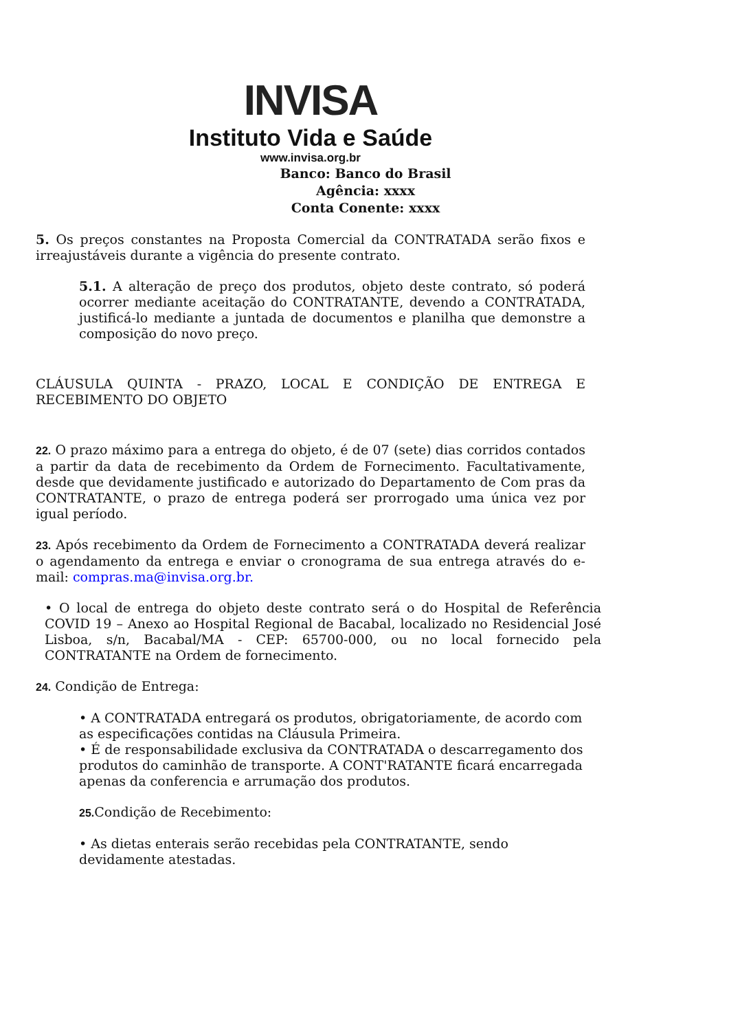INVISA
Instituto Vida e Saúde
www.invisa.org.br
Banco: Banco do Brasil
Agência: xxxx
Conta Conente: xxxx
5. Os preços constantes na Proposta Comercial da CONTRATADA serão fixos e irreajustáveis durante a vigência do presente contrato.
5.1. A alteração de preço dos produtos, objeto deste contrato, só poderá ocorrer mediante aceitação do CONTRATANTE, devendo a CONTRATADA, justificá-lo mediante a juntada de documentos e planilha que demonstre a composição do novo preço.
CLÁUSULA QUINTA - PRAZO, LOCAL E CONDIÇÃO DE ENTREGA E RECEBIMENTO DO OBJETO
22. O prazo máximo para a entrega do objeto, é de 07 (sete) dias corridos contados a partir da data de recebimento da Ordem de Fornecimento. Facultativamente, desde que devidamente justificado e autorizado do Departamento de Com pras da CONTRATANTE, o prazo de entrega poderá ser prorrogado uma única vez por igual período.
23. Após recebimento da Ordem de Fornecimento a CONTRATADA deverá realizar o agendamento da entrega e enviar o cronograma de sua entrega através do e-mail: compras.ma@invisa.org.br.
• O local de entrega do objeto deste contrato será o do Hospital de Referência COVID 19 – Anexo ao Hospital Regional de Bacabal, localizado no Residencial José Lisboa, s/n, Bacabal/MA - CEP: 65700-000, ou no local fornecido pela CONTRATANTE na Ordem de fornecimento.
24. Condição de Entrega:
• A CONTRATADA entregará os produtos, obrigatoriamente, de acordo com as especificações contidas na Cláusula Primeira.
• É de responsabilidade exclusiva da CONTRATADA o descarregamento dos produtos do caminhão de transporte. A CONT'RATANTE ficará encarregada apenas da conferencia e arrumação dos produtos.
25. Condição de Recebimento:
• As dietas enterais serão recebidas pela CONTRATANTE, sendo devidamente atestadas.